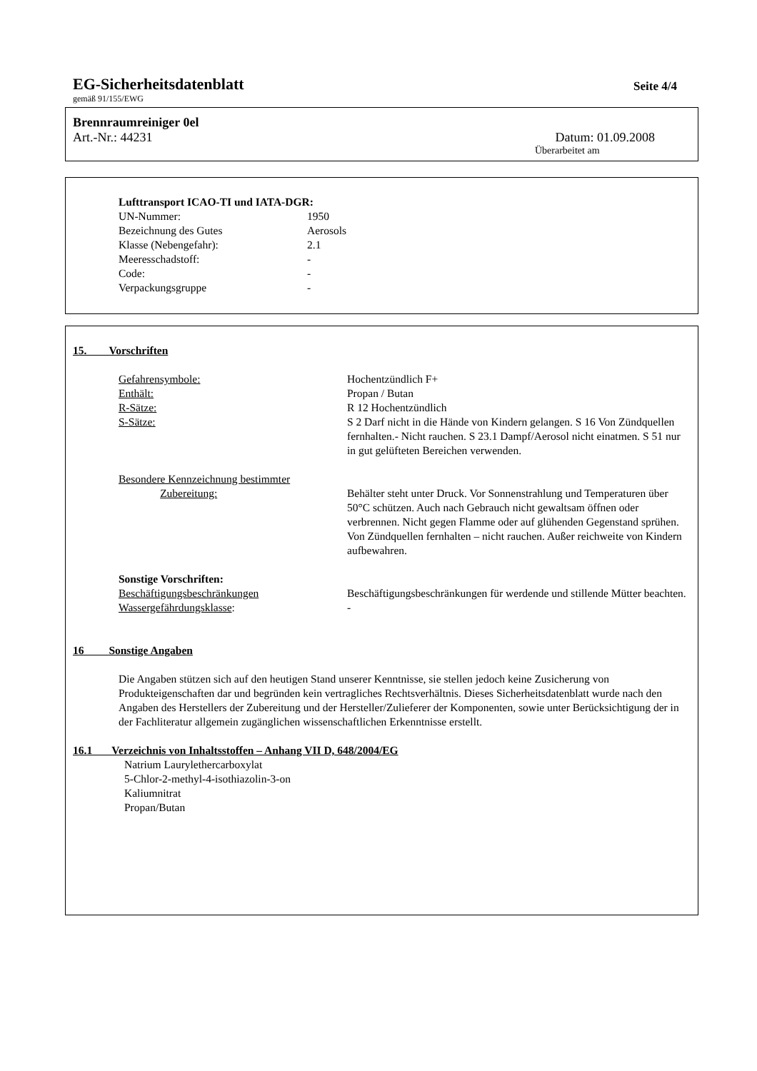EG-Sicherheitsdatenblatt Seite 4/4
gemäß 91/155/EWG
Brennraumreiniger 0el
Art.-Nr.: 44231 Datum: 01.09.2008
Überarbeitet am
Lufttransport ICAO-TI und IATA-DGR:
| UN-Nummer: | 1950 |
| Bezeichnung des Gutes | Aerosols |
| Klasse (Nebengefahr): | 2.1 |
| Meeresschadstoff: | - |
| Code: | - |
| Verpackungsgruppe | - |
15. Vorschriften
| Gefahrensymbole: | Hochentzündlich F+ |
| Enthält: | Propan / Butan |
| R-Sätze: | R 12 Hochentzündlich |
| S-Sätze: | S 2 Darf nicht in die Hände von Kindern gelangen. S 16 Von Zündquellen fernhalten.- Nicht rauchen. S 23.1 Dampf/Aerosol nicht einatmen. S 51 nur in gut gelüfteten Bereichen verwenden. |
| Besondere Kennzeichnung bestimmter Zubereitung: | Behälter steht unter Druck. Vor Sonnenstrahlung und Temperaturen über 50°C schützen. Auch nach Gebrauch nicht gewaltsam öffnen oder verbrennen. Nicht gegen Flamme oder auf glühenden Gegenstand sprühen. Von Zündquellen fernhalten – nicht rauchen. Außer reichweite von Kindern aufbewahren. |
| Sonstige Vorschriften: | |
| Beschäftigungsbeschränkungen | Beschäftigungsbeschränkungen für werdende und stillende Mütter beachten. |
| Wassergefährdungsklasse : | - |
16 Sonstige Angaben
Die Angaben stützen sich auf den heutigen Stand unserer Kenntnisse, sie stellen jedoch keine Zusicherung von Produkteigenschaften dar und begründen kein vertragliches Rechtsverhältnis. Dieses Sicherheitsdatenblatt wurde nach den Angaben des Herstellers der Zubereitung und der Hersteller/Zulieferer der Komponenten, sowie unter Berücksichtigung der in der Fachliteratur allgemein zugänglichen wissenschaftlichen Erkenntnisse erstellt.
16.1 Verzeichnis von Inhaltsstoffen – Anhang VII D, 648/2004/EG
Natrium Laurylethercarboxylat
5-Chlor-2-methyl-4-isothiazolin-3-on
Kaliumnitrat
Propan/Butan